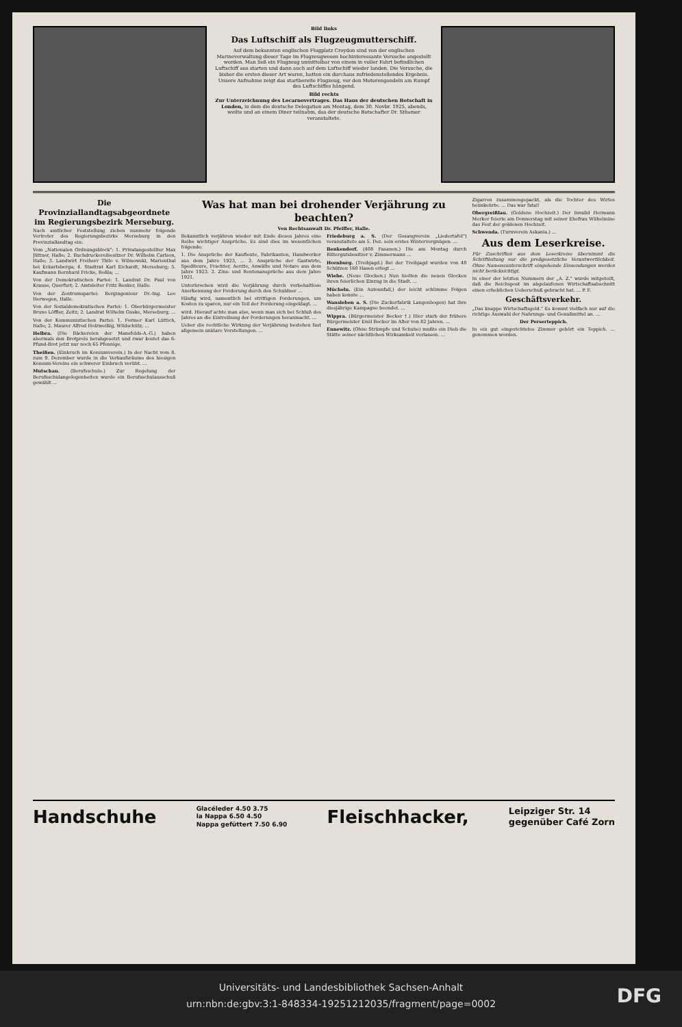Bild links
Das Luftschiff als Flugzeugmutterschiff.
Auf dem bekannten englischen Flugplatz Croydon sind von der englischen Marineverwaltung dieser Tage im Flugzeugwesen hochinteressante Versuche angestellt worden. Man ließ ein Flugzeug unmittelbar von einem in voller Fahrt befindlichen Luftschiff aus starten und dann auch auf dem Luftschiff wieder landen. Die Versuche, die bisher die ersten dieser Art waren, hatten ein durchaus zufriedenstellendes Ergebnis. Unsere Aufnahme zeigt das startbereite Flugzeug, vor den Motorengondeln am Rumpf des Luftschiffes hängend.
Bild rechts
Zur Unterzeichnung des Locarnovertrages. Das Haus der deutschen Botschaft in London, in dem die deutsche Delegation am Montag, dem 30. Novbr. 1925, abends, weilte und an einem Diner teilnahm, das der deutsche Botschafter Dr. Sthamer veranstaltete.
Die Provinziallandtagsabgeordnete im Regierungsbezirk Merseburg.
Nach amtlicher Feststellung ziehen nunmehr folgende Vertreter des Regierungsbezirks Merseburg in den Provinziallandtag ein:
Vom „Nationalen Ordnungsblock": 1. Privatangestellter Max Jüttner, Halle; 2. Buchdruckereibesitzer Dr. Wilhelm Carlson, Halle; 3. Landwirt Freiherr Thilo v. Wilmowski, Marienthal bei Eckartsberga; 4. Stadtrat Karl Eichardt, Merseburg; 5. Kaufmann Bernhard Fricke, Roßla; ...
Von der Demokratischen Partei: 1. Landrat Dr. Paul von Krause, Querfurt; 2. Amtsleiter Fritz Renker, Halle.
Von der Zentrumspartei: Bergingenieur Dr.-Ing. Leo Herwegen, Halle.
Von der Sozialdemokratischen Partei: 1. Oberbürgermeister Bruno Löffler, Zeitz; 2. Landrat Wilhelm Guske, Merseburg; ...
Von der Kommunistischen Partei: 1. Former Karl Lüttich, Halle; 2. Maurer Alfred Holzweißig, Wildschütz; ...
Helbra. (Die Bäckereien der Mansfelds-A.-G.) haben abermals den Brotpreis herabgesetzt und zwar kostet das 6-Pfund-Brot jetzt nur noch 65 Pfennige.
Theißen. (Einbruch im Konsumverein.) In der Nacht vom 8. zum 9. Dezember wurde in die Verkaufsräume des hiesigen Konsum-Vereins ein schwerer Einbruch verübt. ...
Mutschau. (Berufsschule.) Zur Regelung der Berufsschulangelegenheiten wurde ein Berufsschulausschuß gewählt ...
Was hat man bei drohender Verjährung zu beachten?
Von Rechtsanwalt Dr. Pfeiffer, Halle.
Bekanntlich verjähren wieder mit Ende dieses Jahres eine Reihe wichtiger Ansprüche. Es sind dies im wesentlichen folgende:
1. Die Ansprüche der Kaufleute, Fabrikanten, Handwerker aus dem Jahre 1923, ... 2. Ansprüche der Gastwirte, Spediteure, Frachter, Aerzte, Anwälte und Notare aus dem Jahre 1923. 3. Zins- und Rentenansprüche aus dem Jahre 1921.
Unterbrochen wird die Verjährung durch vorbehaltlose Anerkennung der Forderung durch den Schuldner ...
Häufig wird, namentlich bei strittigen Forderungen, um Kosten zu sparen, nur ein Teil der Forderung eingeklagt. ...
wird. Hierauf achte man also, wenn man sich bei Schluß des Jahres an die Eintreibung der Forderungen heranmacht. ...
Ueber die rechtliche Wirkung der Verjährung bestehen fast allgemein unklare Vorstellungen. ...
Friedeburg a. S. (Der Gesangverein „Liedertafel") veranstaltete am 5. Dez. sein erstes Wintervergnügen. ...
Benkendorf. (408 Fasanen.) Die am Montag durch Rittergutsbesitzer v. Zimmermann ...
Hornburg. (Treibjagd.) Bei der Treibjagd wurden von 40 Schützen 160 Hasen erlegt ...
Wiehe. (Neue Glocken.) Nun hielten die neuen Glocken ihren feierlichen Einzug in die Stadt. ...
Mücheln. (Ein Autounfall,) der leicht schlimme Folgen haben konnte ...
Wansleben a. S. (Die Zuckerfabrik Langenbogen) hat ihre diesjährige Kampagne beendet. ...
Wippra. (Bürgermeister Becker †.) Hier starb der frühere Bürgermeister Emil Becker im Alter von 82 Jahren. ...
Ennewitz. (Ohne Strümpfe und Schuhe) mußte ein Dieb die Stätte seiner nächtlichen Wirksamkeit verlassen. ...
Zigarren zusammengepackt, als die Tochter des Wirtes heimkehrte. ... Das war fatal!
Obergreißlau. (Goldene Hochzeit.) Der Invalid Hermann Merker feierte am Donnerstag mit seiner Ehefrau Wilhelmine das Fest der goldenen Hochzeit.
Schwenda. (Turnverein Askania.) ...
Aus dem Leserkreise.
Für Zuschriften aus dem Leserkreise übernimmt die Schriftleitung nur die preßgesetzliche Verantwortlichkeit. Ohne Namensunterschrift eingehende Einsendungen werden nicht berücksichtigt.
In einer der letzten Nummern der „A. Z." wurde mitgeteilt, daß die Reichspost im abgelaufenen Wirtschaftsabschnitt einen erheblichen Ueberschuß gebracht hat. ... P. F.
Geschäftsverkehr.
„Das knappe Wirtschaftsgeld." Es kommt vielfach nur auf die richtige Auswahl der Nahrungs- und Genußmittel an. ...
Der Perserteppich.
In ein gut eingerichtetes Zimmer gehört ein Teppich. ... genommen worden.
Handschuhe Glacéleder 4.50 3.75
la Nappa 6.50 4.50
Nappa gefüttert 7.50 6.90 Fleischhacker, Leipziger Str. 14
gegenüber Café Zorn
Universitäts- und Landesbibliothek Sachsen-Anhalt
urn:nbn:de:gbv:3:1-848334-19251212035/fragment/page=0002
DFG